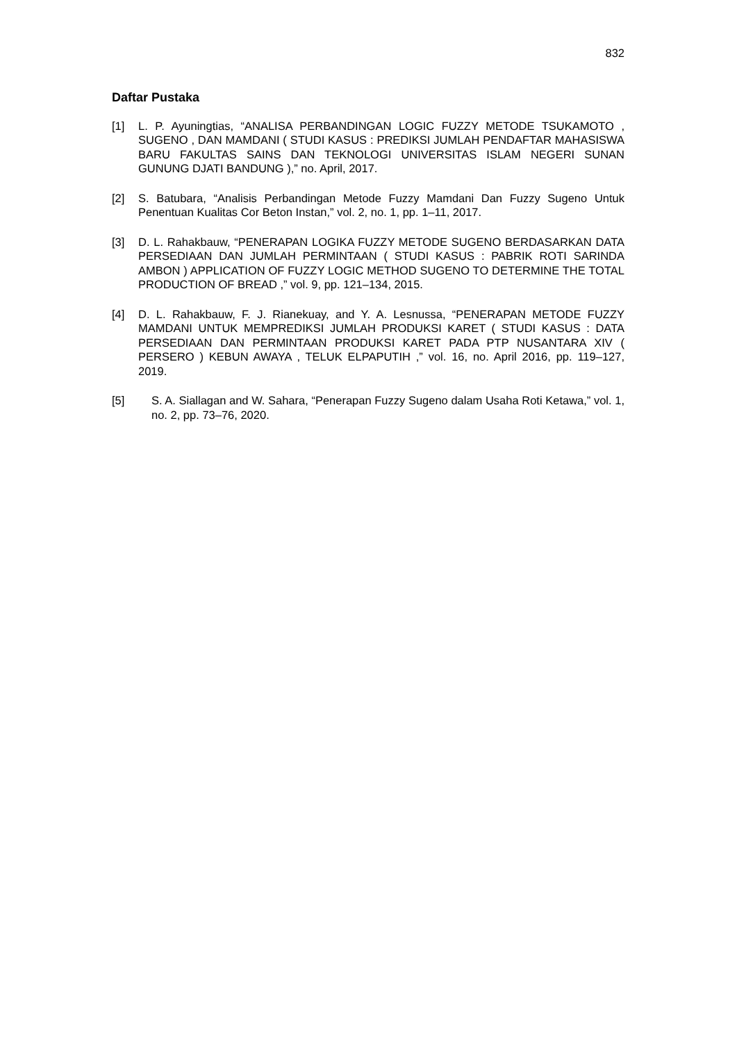832
Daftar Pustaka
[1] L. P. Ayuningtias, “ANALISA PERBANDINGAN LOGIC FUZZY METODE TSUKAMOTO , SUGENO , DAN MAMDANI ( STUDI KASUS : PREDIKSI JUMLAH PENDAFTAR MAHASISWA BARU FAKULTAS SAINS DAN TEKNOLOGI UNIVERSITAS ISLAM NEGERI SUNAN GUNUNG DJATI BANDUNG ),” no. April, 2017.
[2] S. Batubara, “Analisis Perbandingan Metode Fuzzy Mamdani Dan Fuzzy Sugeno Untuk Penentuan Kualitas Cor Beton Instan,” vol. 2, no. 1, pp. 1–11, 2017.
[3] D. L. Rahakbauw, “PENERAPAN LOGIKA FUZZY METODE SUGENO BERDASARKAN DATA PERSEDIAAN DAN JUMLAH PERMINTAAN ( STUDI KASUS : PABRIK ROTI SARINDA AMBON ) APPLICATION OF FUZZY LOGIC METHOD SUGENO TO DETERMINE THE TOTAL PRODUCTION OF BREAD ,” vol. 9, pp. 121–134, 2015.
[4] D. L. Rahakbauw, F. J. Rianekuay, and Y. A. Lesnussa, “PENERAPAN METODE FUZZY MAMDANI UNTUK MEMPREDIKSI JUMLAH PRODUKSI KARET ( STUDI KASUS : DATA PERSEDIAAN DAN PERMINTAAN PRODUKSI KARET PADA PTP NUSANTARA XIV ( PERSERO ) KEBUN AWAYA , TELUK ELPAPUTIH ,” vol. 16, no. April 2016, pp. 119–127, 2019.
[5] S. A. Siallagan and W. Sahara, “Penerapan Fuzzy Sugeno dalam Usaha Roti Ketawa,” vol. 1, no. 2, pp. 73–76, 2020.